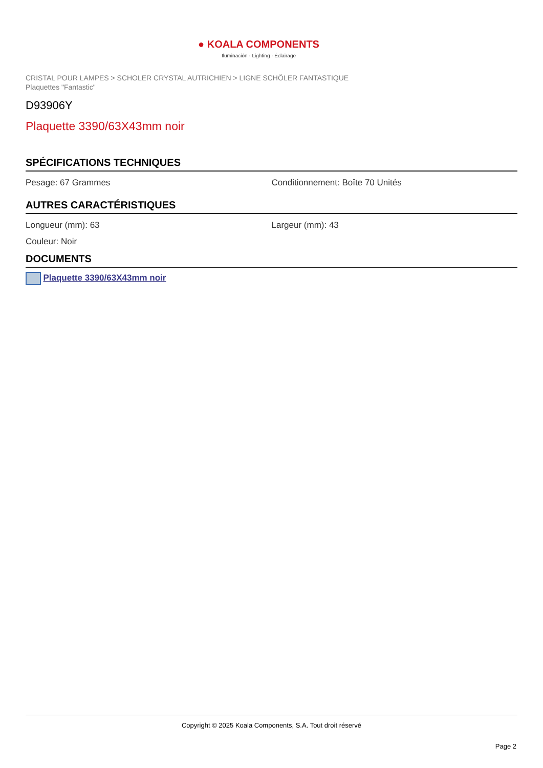● KOALA COMPONENTS
Iluminación · Lighting · Éclairage
CRISTAL POUR LAMPES > SCHOLER CRYSTAL AUTRICHIEN > LIGNE SCHÖLER FANTASTIQUE
Plaquettes "Fantastic"
D93906Y
Plaquette 3390/63X43mm noir
SPÉCIFICATIONS TECHNIQUES
Pesage: 67 Grammes Conditionnement: Boîte 70 Unités
AUTRES CARACTÉRISTIQUES
Longueur (mm): 63 Largeur (mm): 43
Couleur: Noir
DOCUMENTS
Plaquette 3390/63X43mm noir
Copyright © 2025 Koala Components, S.A. Tout droit réservé
Page 2